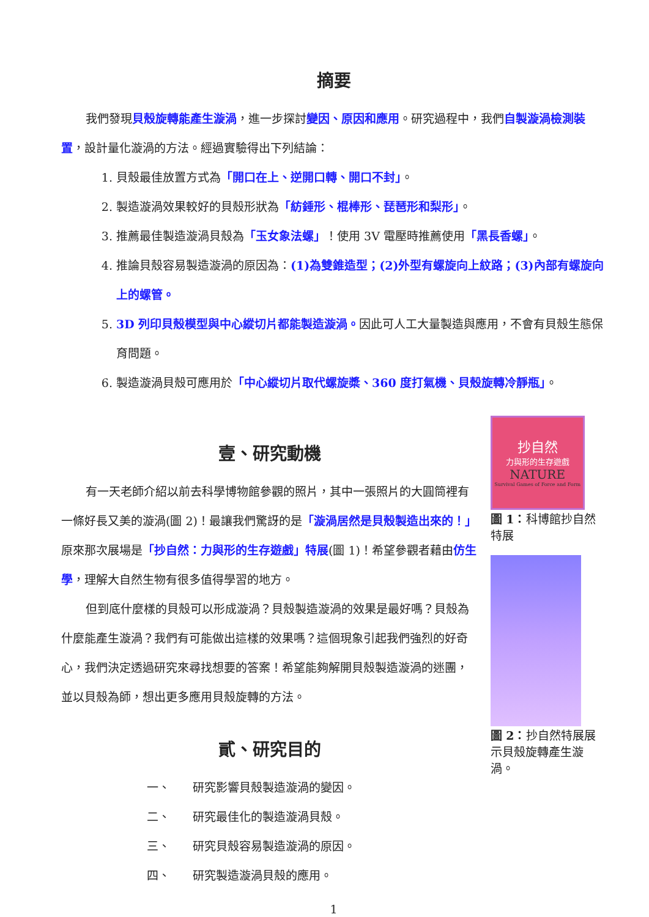摘要
我們發現貝殼旋轉能產生漩渦，進一步探討變因、原因和應用。研究過程中，我們自製漩渦檢測裝置，設計量化漩渦的方法。經過實驗得出下列結論：
1. 貝殼最佳放置方式為「開口在上、逆開口轉、開口不封」。
2. 製造漩渦效果較好的貝殼形狀為「紡錘形、棍棒形、琵琶形和梨形」。
3. 推薦最佳製造漩渦貝殼為「玉女象法螺」！使用 3V 電壓時推薦使用「黑長香螺」。
4. 推論貝殼容易製造漩渦的原因為：(1)為雙錐造型；(2)外型有螺旋向上紋路；(3)內部有螺旋向上的螺管。
5. 3D 列印貝殼模型與中心縱切片都能製造漩渦。因此可人工大量製造與應用，不會有貝殼生態保育問題。
6. 製造漩渦貝殼可應用於「中心縱切片取代螺旋槳、360 度打氣機、貝殼旋轉冷靜瓶」。
壹、研究動機
有一天老師介紹以前去科學博物館參觀的照片，其中一張照片的大圓筒裡有一條好長又美的漩渦(圖 2)！最讓我們驚訝的是「漩渦居然是貝殼製造出來的！」原來那次展場是「抄自然：力與形的生存遊戲」特展(圖 1)！希望參觀者藉由仿生學，理解大自然生物有很多值得學習的地方。
但到底什麼樣的貝殼可以形成漩渦？貝殼製造漩渦的效果是最好嗎？貝殼為什麼能產生漩渦？我們有可能做出這樣的效果嗎？這個現象引起我們強烈的好奇心，我們決定透過研究來尋找想要的答案！希望能夠解開貝殼製造漩渦的迷團，並以貝殼為師，想出更多應用貝殼旋轉的方法。
貳、研究目的
一、 研究影響貝殼製造漩渦的變因。
二、 研究最佳化的製造漩渦貝殼。
三、 研究貝殼容易製造漩渦的原因。
四、 研究製造漩渦貝殼的應用。
抄自然
力與形的生存遊戲
NATURE
Survival Games of Force and Form
圖 1：科博館抄自然特展
圖 2：抄自然特展展示貝殼旋轉產生漩渦。
1